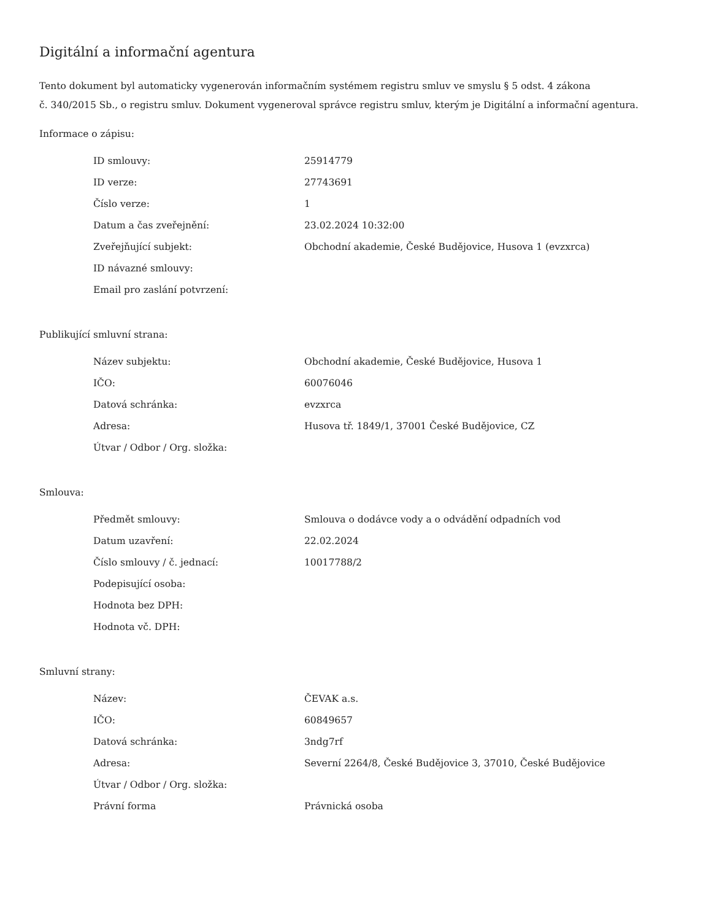Digitální a informační agentura
Tento dokument byl automaticky vygenerován informačním systémem registru smluv ve smyslu § 5 odst. 4 zákona
č. 340/2015 Sb., o registru smluv. Dokument vygeneroval správce registru smluv, kterým je Digitální a informační agentura.
Informace o zápisu:
| ID smlouvy: | 25914779 |
| ID verze: | 27743691 |
| Číslo verze: | 1 |
| Datum a čas zveřejnění: | 23.02.2024 10:32:00 |
| Zveřejňující subjekt: | Obchodní akademie, České Budějovice, Husova 1 (evzxrca) |
| ID návazné smlouvy: | |
| Email pro zaslání potvrzení: | |
Publikující smluvní strana:
| Název subjektu: | Obchodní akademie, České Budějovice, Husova 1 |
| IČO: | 60076046 |
| Datová schránka: | evzxrca |
| Adresa: | Husova tř. 1849/1, 37001 České Budějovice, CZ |
| Útvar / Odbor / Org. složka: | |
Smlouva:
| Předmět smlouvy: | Smlouva o dodávce vody a o odvádění odpadních vod |
| Datum uzavření: | 22.02.2024 |
| Číslo smlouvy / č. jednací: | 10017788/2 |
| Podepisující osoba: | |
| Hodnota bez DPH: | |
| Hodnota vč. DPH: | |
Smluvní strany:
| Název: | ČEVAK a.s. |
| IČO: | 60849657 |
| Datová schránka: | 3ndg7rf |
| Adresa: | Severní 2264/8, České Budějovice 3, 37010, České Budějovice |
| Útvar / Odbor / Org. složka: | |
| Právní forma | Právnická osoba |